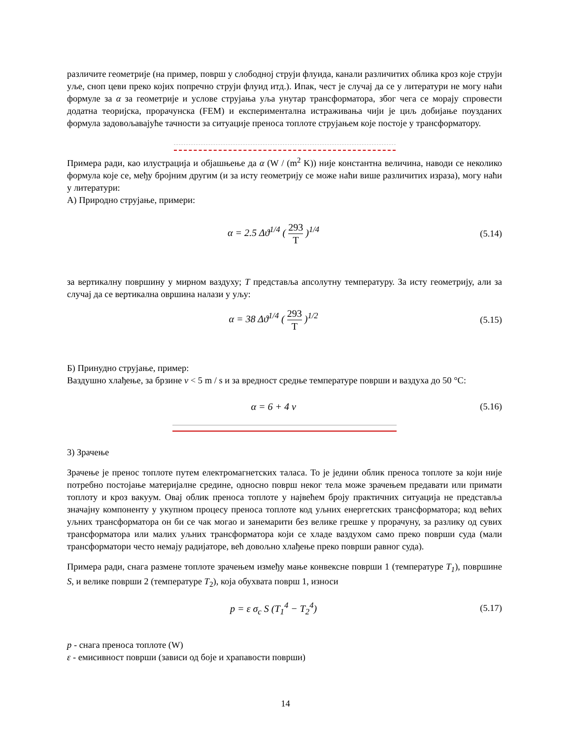различите геометрије (на пример, површ у слободној струји флуида, канали различитих облика кроз које струји уље, сноп цеви преко којих попречно струји флуид итд.). Ипак, чест је случај да се у литератури не могу наћи формуле за α за геометрије и услове струјања уља унутар трансформатора, због чега се морају спровести додатна теоријска, прорачунска (FEM) и експериментална истраживања чији је циљ добијање поузданих формула задовољавајуће тачности за ситуације преноса топлоте струјањем које постоје у трансформатору.
Примера ради, као илустрација и објашњење да α (W / (m<sup>2</sup> K)) није константна величина, наводи се неколико формула које се, међу бројним другим (и за исту геометрију се може наћи више различитих израза), могу наћи у литератури:
А) Природно струјање, примери:
α = 2.5 Δϑ<sup>1/4</sup> ( 293 T )<sup>1/4</sup> (5.14)
за вертикалну површину у мирном ваздуху; T представља апсолутну температуру. За исту геометрију, али за случај да се вертикална овршина налази у уљу:
α = 38 Δϑ<sup>1/4</sup> ( 293 T )<sup>1/2</sup> (5.15)
Б) Принудно струјање, пример:
Ваздушно хлађење, за брзине v < 5 m / s и за вредност средње температуре површи и ваздуха до 50 °C:
α = 6 + 4 v (5.16)
3) Зрачење
Зрачење је пренос топлоте путем електромагнетских таласа. То је једини облик преноса топлоте за који није потребно постојање материјалне средине, односно површ неког тела може зрачењем предавати или примати топлоту и кроз вакуум. Овај облик преноса топлоте у највећем броју практичних ситуација не представља значајну компоненту у укупном процесу преноса топлоте код уљних енергетских трансформатора; код већих уљних трансформатора он би се чак могао и занемарити без велике грешке у прорачуну, за разлику од сувих трансформатора или малих уљних трансформатора који се хладе ваздухом само преко површи суда (мали трансформатори често немају радијаторе, већ довољно хлађење преко површи равног суда).
Примера ради, снага размене топлоте зрачењем између мање конвексне површи 1 (температуре T<sub>1</sub>), површине S, и велике површи 2 (температуре T<sub>2</sub>), која обухвата површ 1, износи
p = ε σ<sub>c</sub> S (T<sub>1</sub><sup>4</sup> − T<sub>2</sub><sup>4</sup>) (5.17)
p - снага преноса топлоте (W)
ε - емисивност површи (зависи од боје и храпавости површи)
14